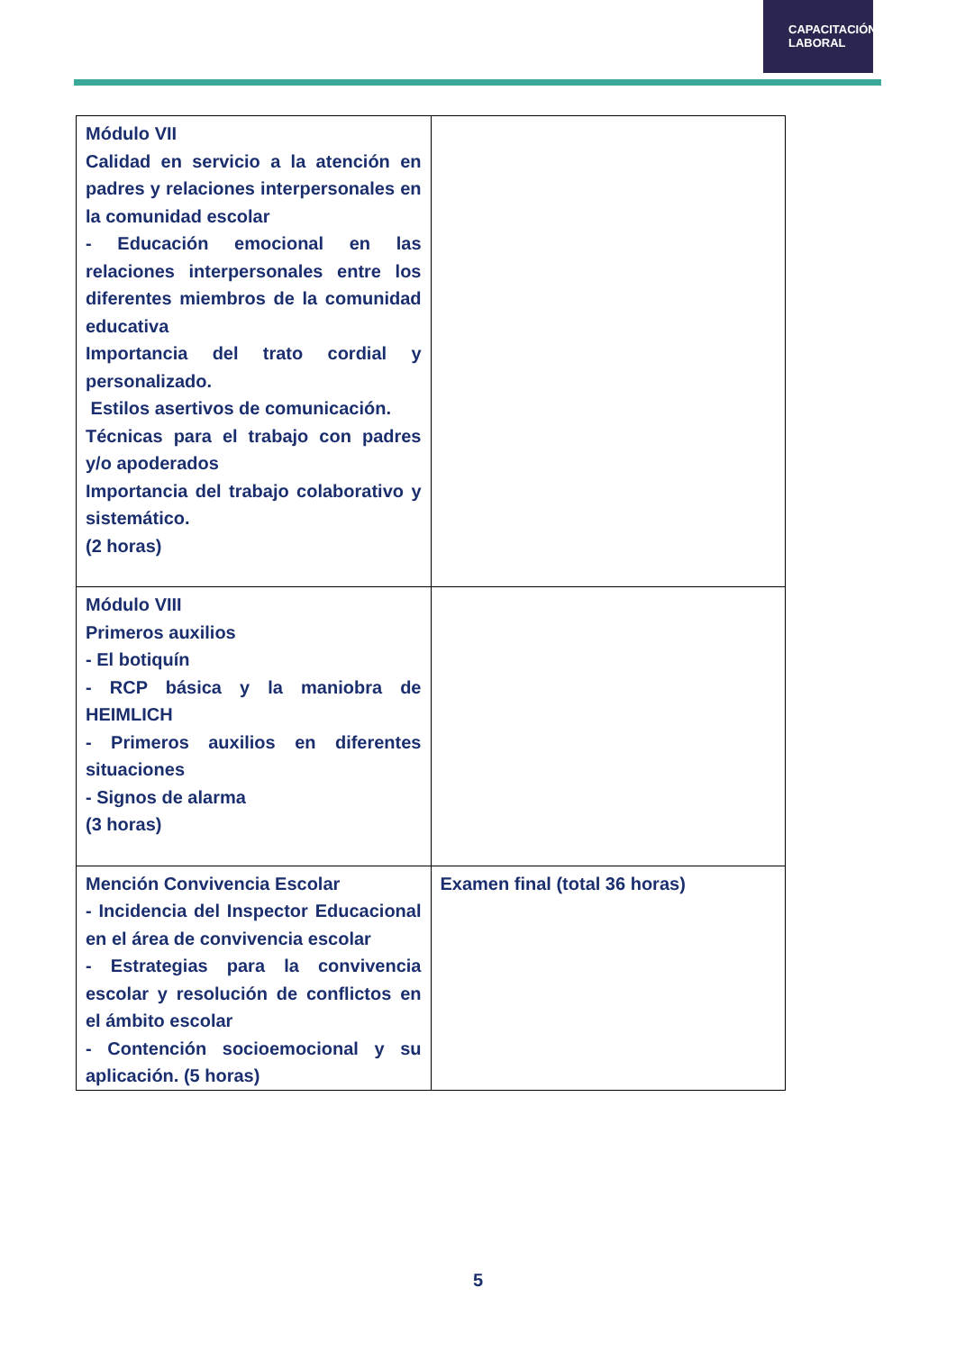CAPACITACIÓN
LABORAL
| Módulo VII Calidad en servicio a la atención en padres y relaciones interpersonales en la comunidad escolar - Educación emocional en las relaciones interpersonales entre los diferentes miembros de la comunidad educativa Importancia del trato cordial y personalizado. Estilos asertivos de comunicación. Técnicas para el trabajo con padres y/o apoderados Importancia del trabajo colaborativo y sistemático. (2 horas) | |
| Módulo VIII Primeros auxilios - El botiquín - RCP básica y la maniobra de HEIMLICH - Primeros auxilios en diferentes situaciones - Signos de alarma (3 horas) | |
| Mención Convivencia Escolar - Incidencia del Inspector Educacional en el área de convivencia escolar - Estrategias para la convivencia escolar y resolución de conflictos en el ámbito escolar - Contención socioemocional y su aplicación. (5 horas) | Examen final (total 36 horas) |
5